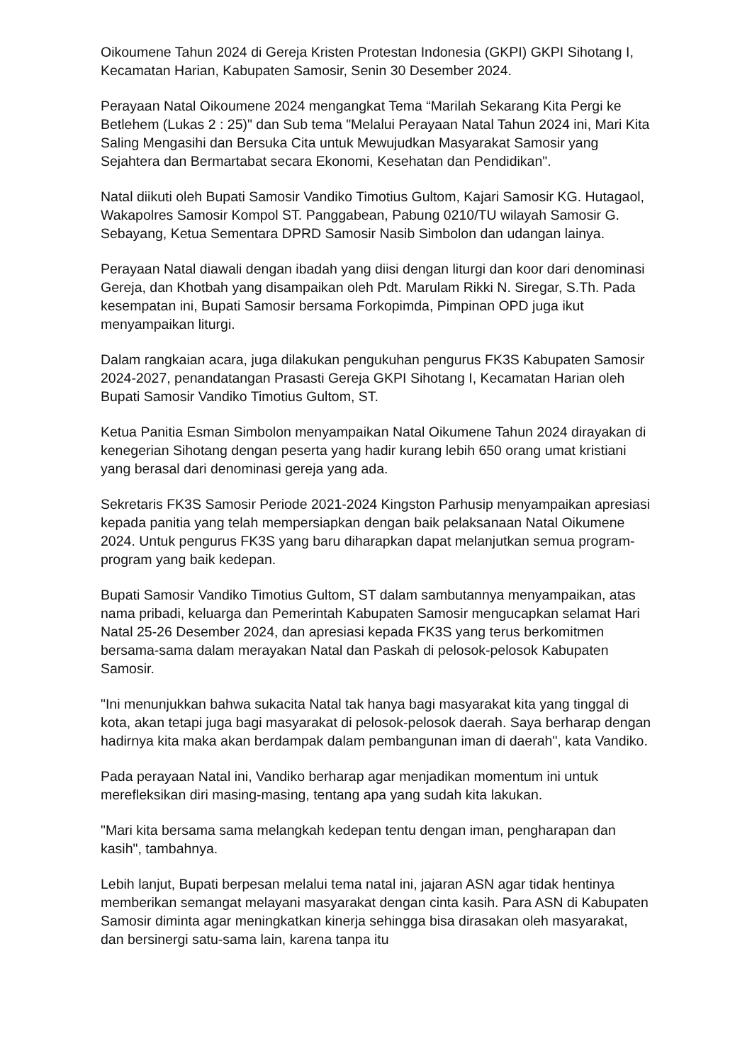Oikoumene Tahun 2024 di Gereja Kristen Protestan Indonesia (GKPI) GKPI Sihotang I, Kecamatan Harian, Kabupaten Samosir, Senin 30 Desember 2024.
Perayaan Natal Oikoumene 2024 mengangkat Tema “Marilah Sekarang Kita Pergi ke Betlehem (Lukas 2 : 25)" dan Sub tema "Melalui Perayaan Natal Tahun 2024 ini, Mari Kita Saling Mengasihi dan Bersuka Cita untuk Mewujudkan Masyarakat Samosir yang Sejahtera dan Bermartabat secara Ekonomi, Kesehatan dan Pendidikan".
Natal diikuti oleh Bupati Samosir Vandiko Timotius Gultom, Kajari Samosir KG. Hutagaol, Wakapolres Samosir Kompol ST. Panggabean, Pabung 0210/TU wilayah Samosir G. Sebayang, Ketua Sementara DPRD Samosir Nasib Simbolon dan udangan lainya.
Perayaan Natal diawali dengan ibadah yang diisi dengan liturgi dan koor dari denominasi Gereja, dan Khotbah yang disampaikan oleh Pdt. Marulam Rikki N. Siregar, S.Th. Pada kesempatan ini, Bupati Samosir bersama Forkopimda, Pimpinan OPD juga ikut menyampaikan liturgi.
Dalam rangkaian acara, juga dilakukan pengukuhan pengurus FK3S Kabupaten Samosir 2024-2027, penandatangan Prasasti Gereja GKPI Sihotang I, Kecamatan Harian oleh Bupati Samosir Vandiko Timotius Gultom, ST.
Ketua Panitia Esman Simbolon menyampaikan Natal Oikumene Tahun 2024 dirayakan di kenegerian Sihotang dengan peserta yang hadir kurang lebih 650 orang umat kristiani yang berasal dari denominasi gereja yang ada.
Sekretaris FK3S Samosir Periode 2021-2024 Kingston Parhusip menyampaikan apresiasi kepada panitia yang telah mempersiapkan dengan baik pelaksanaan Natal Oikumene 2024. Untuk pengurus FK3S yang baru diharapkan dapat melanjutkan semua program-program yang baik kedepan.
Bupati Samosir Vandiko Timotius Gultom, ST dalam sambutannya menyampaikan, atas nama pribadi, keluarga dan Pemerintah Kabupaten Samosir mengucapkan selamat Hari Natal 25-26 Desember 2024, dan apresiasi kepada FK3S yang terus berkomitmen bersama-sama dalam merayakan Natal dan Paskah di pelosok-pelosok Kabupaten Samosir.
"Ini menunjukkan bahwa sukacita Natal tak hanya bagi masyarakat kita yang tinggal di kota, akan tetapi juga bagi masyarakat di pelosok-pelosok daerah. Saya berharap dengan hadirnya kita maka akan berdampak dalam pembangunan iman di daerah", kata Vandiko.
Pada perayaan Natal ini, Vandiko berharap agar menjadikan momentum ini untuk merefleksikan diri masing-masing, tentang apa yang sudah kita lakukan.
"Mari kita bersama sama melangkah kedepan tentu dengan iman, pengharapan dan kasih", tambahnya.
Lebih lanjut, Bupati berpesan melalui tema natal ini, jajaran ASN agar tidak hentinya memberikan semangat melayani masyarakat dengan cinta kasih. Para ASN di Kabupaten Samosir diminta agar meningkatkan kinerja sehingga bisa dirasakan oleh masyarakat, dan bersinergi satu-sama lain, karena tanpa itu